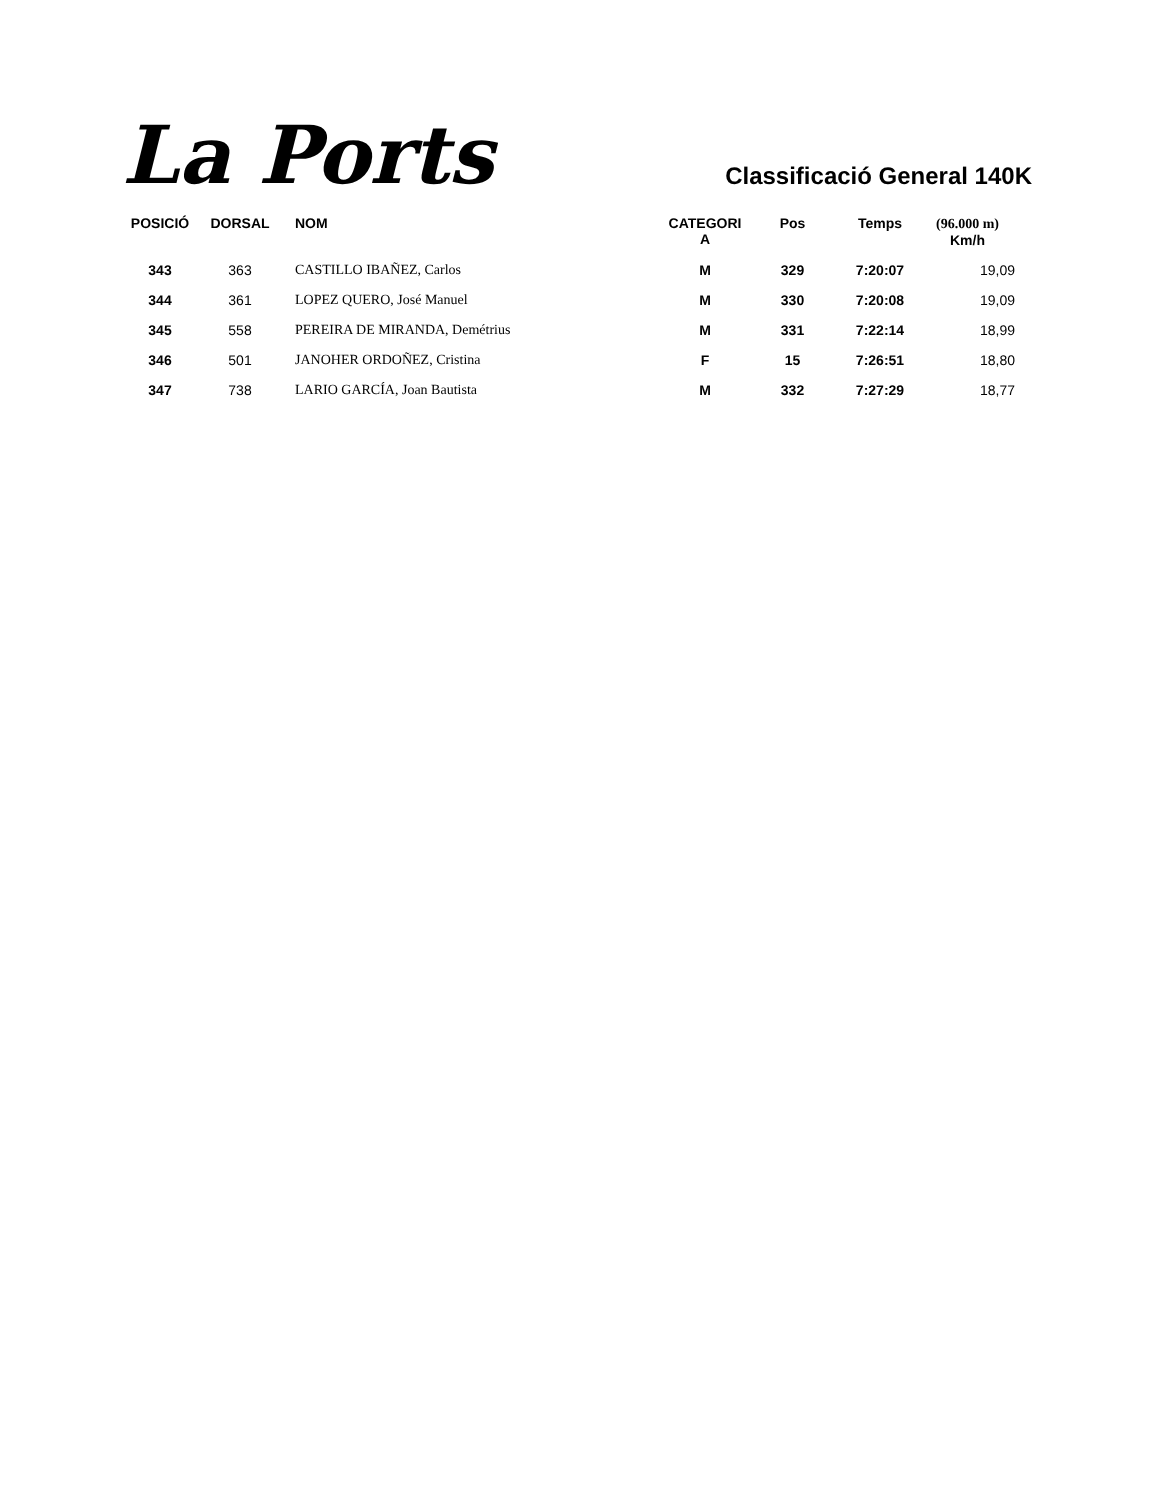La Ports
Classificació General 140K
| POSICIÓ | DORSAL | NOM | CATEGORI A | Pos | Temps | (96.000 m) Km/h |
| --- | --- | --- | --- | --- | --- | --- |
| 343 | 363 | CASTILLO IBAÑEZ, Carlos | M | 329 | 7:20:07 | 19,09 |
| 344 | 361 | LOPEZ QUERO, José Manuel | M | 330 | 7:20:08 | 19,09 |
| 345 | 558 | PEREIRA DE MIRANDA, Demétrius | M | 331 | 7:22:14 | 18,99 |
| 346 | 501 | JANOHER ORDOÑEZ, Cristina | F | 15 | 7:26:51 | 18,80 |
| 347 | 738 | LARIO GARCÍA, Joan Bautista | M | 332 | 7:27:29 | 18,77 |